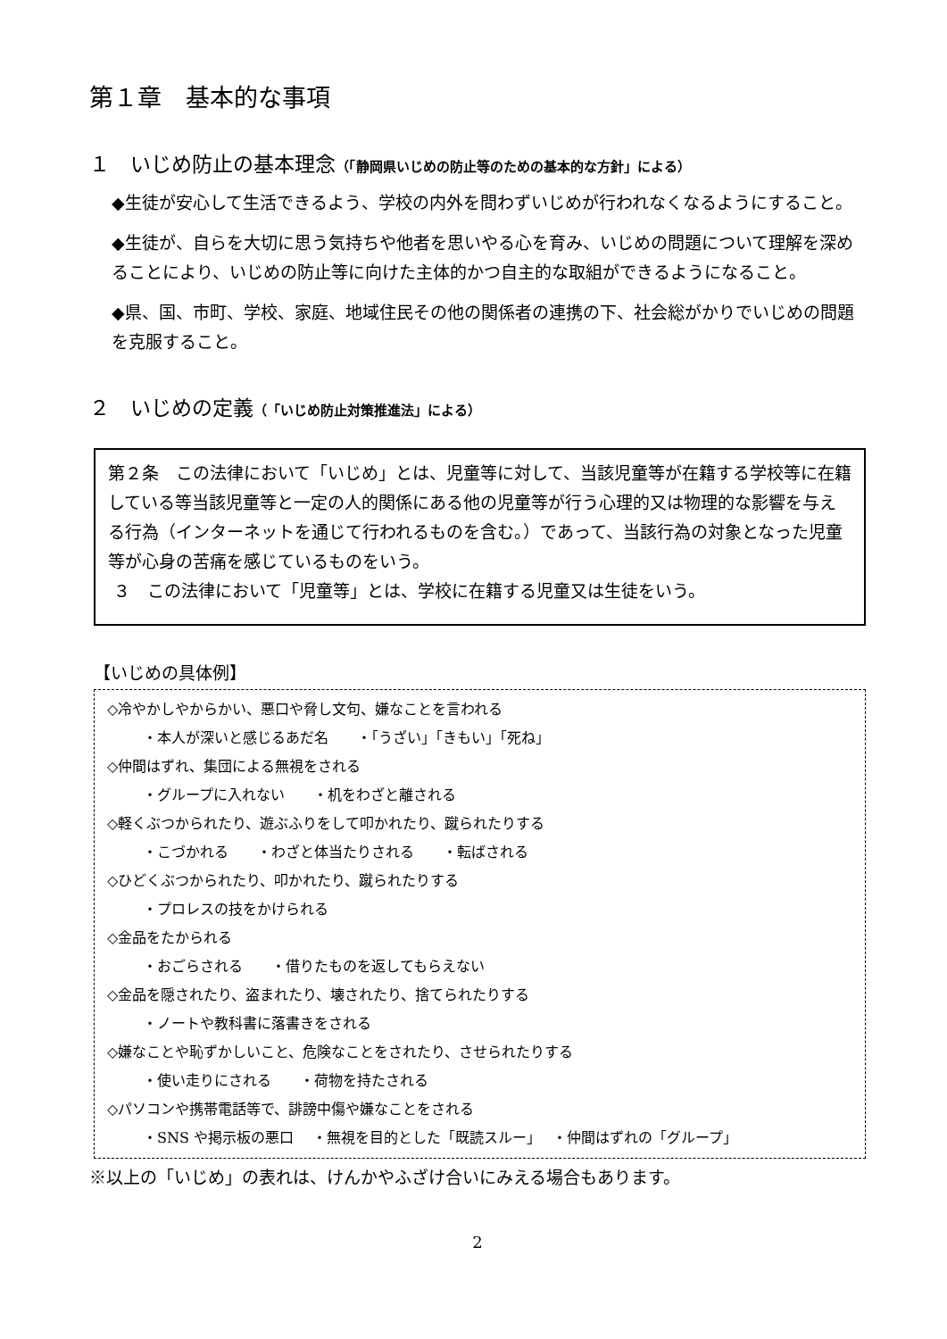第１章　基本的な事項
１　いじめ防止の基本理念（「静岡県いじめの防止等のための基本的な方針」による）
◆生徒が安心して生活できるよう、学校の内外を問わずいじめが行われなくなるようにすること。
◆生徒が、自らを大切に思う気持ちや他者を思いやる心を育み、いじめの問題について理解を深めることにより、いじめの防止等に向けた主体的かつ自主的な取組ができるようになること。
◆県、国、市町、学校、家庭、地域住民その他の関係者の連携の下、社会総がかりでいじめの問題を克服すること。
２　いじめの定義（「いじめ防止対策推進法」による）
第２条　この法律において「いじめ」とは、児童等に対して、当該児童等が在籍する学校等に在籍している等当該児童等と一定の人的関係にある他の児童等が行う心理的又は物理的な影響を与える行為（インターネットを通じて行われるものを含む。）であって、当該行為の対象となった児童等が心身の苦痛を感じているものをいう。
３　この法律において「児童等」とは、学校に在籍する児童又は生徒をいう。
【いじめの具体例】
◇冷やかしやからかい、悪口や脅し文句、嫌なことを言われる
・本人が深いと感じるあだ名　　・「うざい」「きもい」「死ね」
◇仲間はずれ、集団による無視をされる
・グループに入れない　　・机をわざと離される
◇軽くぶつかられたり、遊ぶふりをして叩かれたり、蹴られたりする
・こづかれる　　・わざと体当たりされる　　・転ばされる
◇ひどくぶつかられたり、叩かれたり、蹴られたりする
・プロレスの技をかけられる
◇金品をたかられる
・おごらされる　　・借りたものを返してもらえない
◇金品を隠されたり、盗まれたり、壊されたり、捨てられたりする
・ノートや教科書に落書きをされる
◇嫌なことや恥ずかしいこと、危険なことをされたり、させられたりする
・使い走りにされる　　・荷物を持たされる
◇パソコンや携帯電話等で、誹謗中傷や嫌なことをされる
・SNS や掲示板の悪口　 ・無視を目的とした「既読スルー」　 ・仲間はずれの「グループ」
※以上の「いじめ」の表れは、けんかやふざけ合いにみえる場合もあります。
2